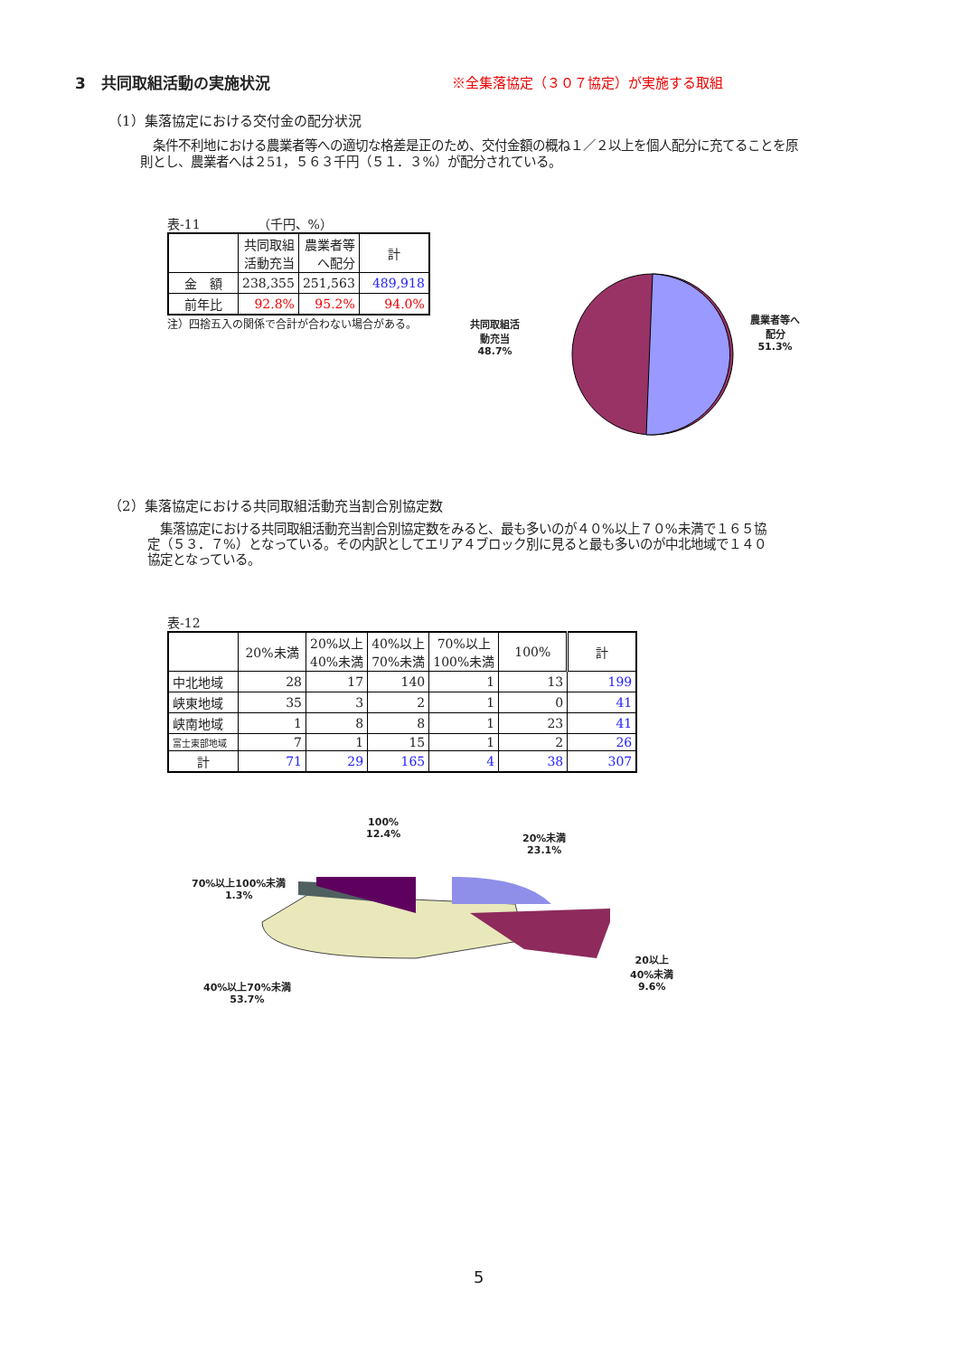3　共同取組活動の実施状況
※全集落協定（３０７協定）が実施する取組
（1）集落協定における交付金の配分状況
　条件不利地における農業者等への適切な格差是正のため、交付金額の概ね１／２以上を個人配分に充てることを原則とし、農業者へは２51，５６３千円（５１．３%）が配分されている。
表-11　　　　　（千円、%）
| | 共同取組 活動充当 | 農業者等 へ配分 | 計 |
| --- | --- | --- | --- |
| 金 額 | 238,355 | 251,563 | 489,918 |
| 前年比 | 92.8% | 95.2% | 94.0% |
注）四捨五入の関係で合計が合わない場合がある。
共同取組活
動充当
48.7%
農業者等へ
配分
51.3%
（2）集落協定における共同取組活動充当割合別協定数
　集落協定における共同取組活動充当割合別協定数をみると、最も多いのが４０%以上７０%未満で１６５協定（５３．７%）となっている。その内訳としてエリア４ブロック別に見ると最も多いのが中北地域で１４０協定となっている。
表-12
| | 20%未満 | 20%以上 40%未満 | 40%以上 70%未満 | 70%以上 100%未満 | 100% | 計 |
| --- | --- | --- | --- | --- | --- | --- |
| 中北地域 | 28 | 17 | 140 | 1 | 13 | 199 |
| 峡東地域 | 35 | 3 | 2 | 1 | 0 | 41 |
| 峡南地域 | 1 | 8 | 8 | 1 | 23 | 41 |
| 富士東部地域 | 7 | 1 | 15 | 1 | 2 | 26 |
| 計 | 71 | 29 | 165 | 4 | 38 | 307 |
100%
12.4%
20%未満
23.1%
70%以上100%未満
1.3%
20以上
40%未満
9.6%
40%以上70%未満
53.7%
5